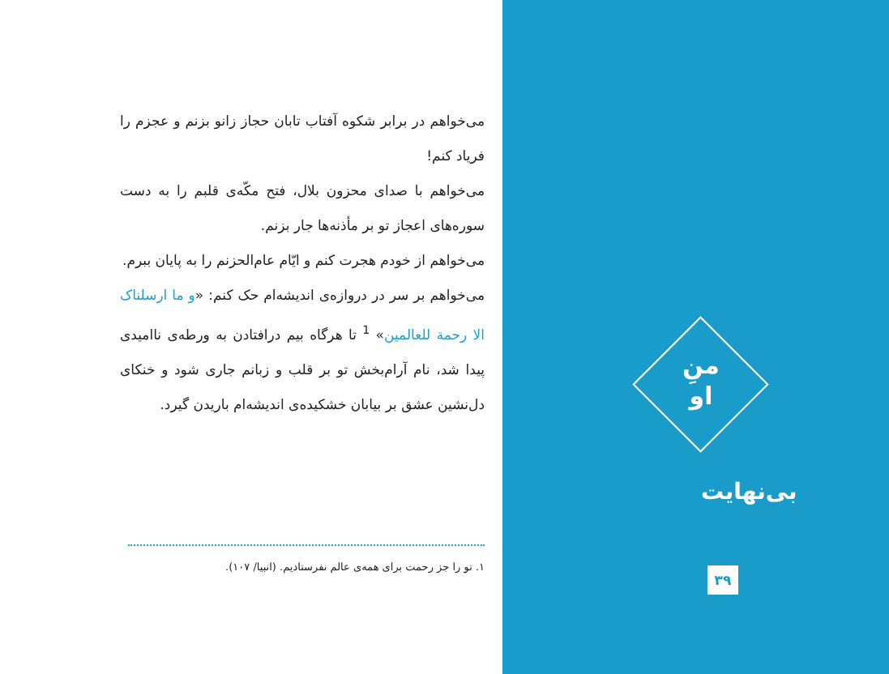می‌خواهم در برابر شکوه آفتاب تابان حجاز زانو بزنم و عجزم را فریاد کنم!
می‌خواهم با صدای محزون بلال، فتح مکّه‌ی قلبم را به دست سوره‌های اعجاز تو بر مأذنه‌ها جار بزنم.
می‌خواهم از خودم هجرت کنم و ایّام عام‌الحزنم را به پایان ببرم.
می‌خواهم بر سر در دروازه‌ی اندیشه‌ام حک کنم: «و ما ارسلناک الا رحمة للعالمین» <sup>1</sup> تا هرگاه بیم درافتادن به ورطه‌ی ناامیدی پیدا شد، نام آرام‌بخش تو بر قلب و زبانم جاری شود و خنکای دل‌نشین عشق بر بیابان خشکیده‌ی اندیشه‌ام باریدن گیرد.
۱. تو را جز رحمت برای همه‌ی عالم نفرستادیم. (انبیا/ ۱۰۷).
منِ
او
بی‌نهایت
۳۹